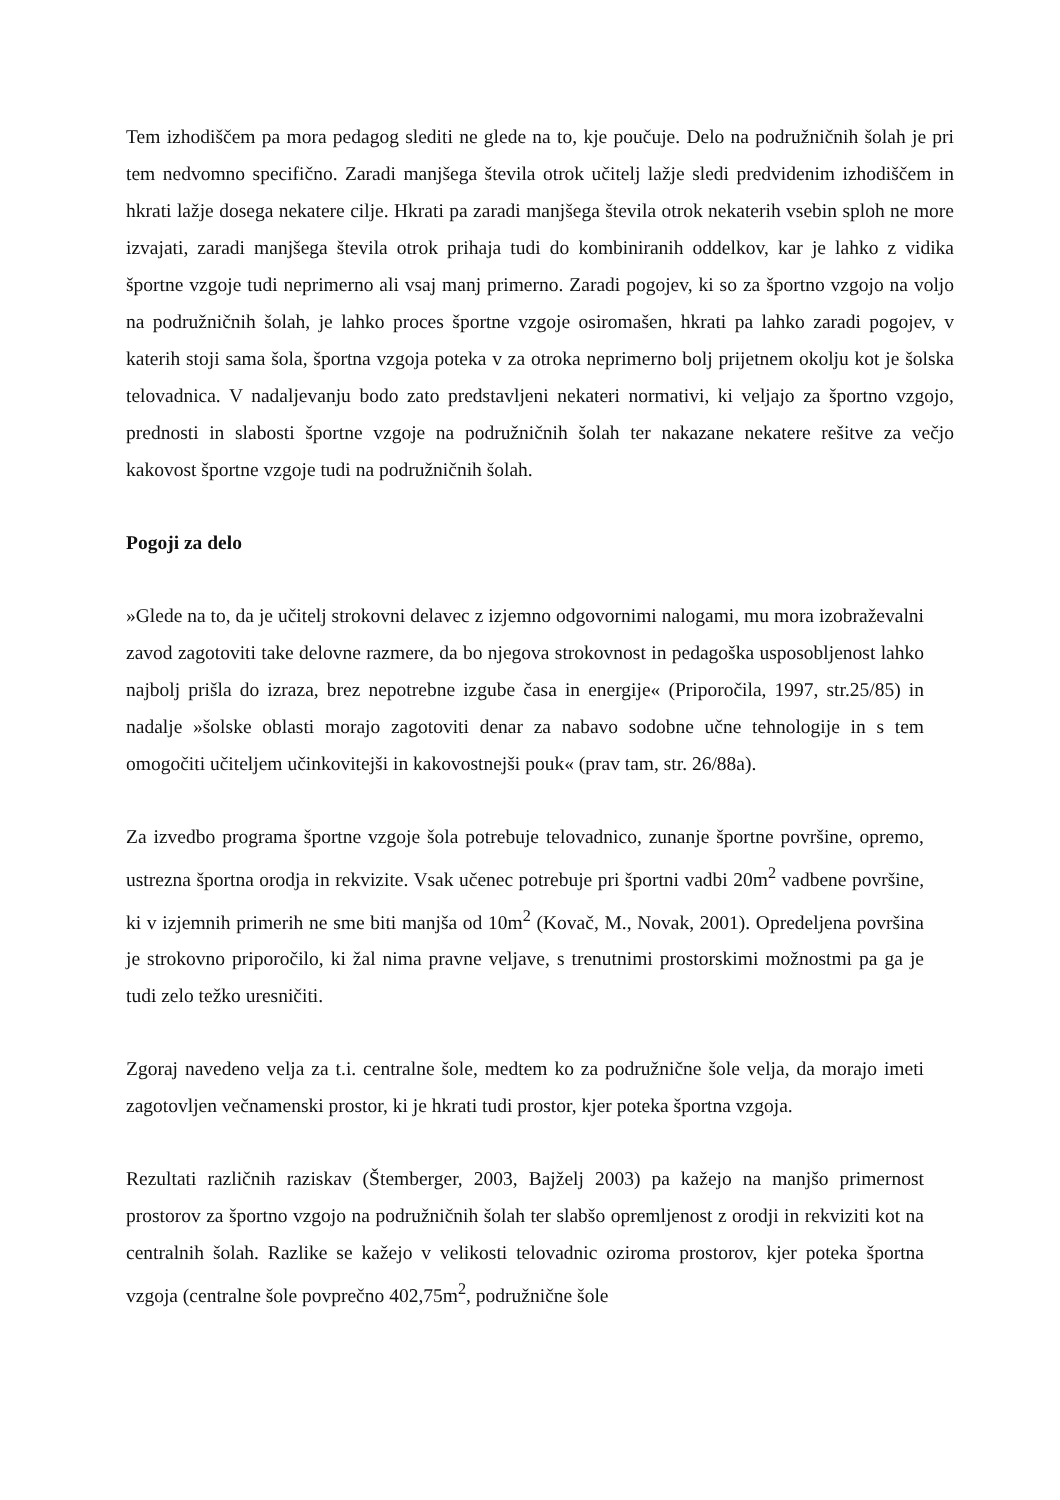Tem izhodiščem pa mora pedagog slediti ne glede na to, kje poučuje. Delo na podružničnih šolah je pri tem nedvomno specifično. Zaradi manjšega števila otrok učitelj lažje sledi predvidenim izhodiščem in hkrati lažje dosega nekatere cilje. Hkrati pa zaradi manjšega števila otrok nekaterih vsebin sploh ne more izvajati, zaradi manjšega števila otrok prihaja tudi do kombiniranih oddelkov, kar je lahko z vidika športne vzgoje tudi neprimerno ali vsaj manj primerno. Zaradi pogojev, ki so za športno vzgojo na voljo na podružničnih šolah, je lahko proces športne vzgoje osiromašen, hkrati pa lahko zaradi pogojev, v katerih stoji sama šola, športna vzgoja poteka v za otroka neprimerno bolj prijetnem okolju kot je šolska telovadnica. V nadaljevanju bodo zato predstavljeni nekateri normativi, ki veljajo za športno vzgojo, prednosti in slabosti športne vzgoje na podružničnih šolah ter nakazane nekatere rešitve za večjo kakovost športne vzgoje tudi na podružničnih šolah.
Pogoji za delo
»Glede na to, da je učitelj strokovni delavec z izjemno odgovornimi nalogami, mu mora izobraževalni zavod zagotoviti take delovne razmere, da bo njegova strokovnost in pedagoška usposobljenost lahko najbolj prišla do izraza, brez nepotrebne izgube časa in energije« (Priporočila, 1997, str.25/85) in nadalje »šolske oblasti morajo zagotoviti denar za nabavo sodobne učne tehnologije in s tem omogočiti učiteljem učinkovitejši in kakovostnejši pouk« (prav tam, str. 26/88a).
Za izvedbo programa športne vzgoje šola potrebuje telovadnico, zunanje športne površine, opremo, ustrezna športna orodja in rekvizite. Vsak učenec potrebuje pri športni vadbi 20m<sup>2</sup> vadbene površine, ki v izjemnih primerih ne sme biti manjša od 10m<sup>2</sup> (Kovač, M., Novak, 2001). Opredeljena površina je strokovno priporočilo, ki žal nima pravne veljave, s trenutnimi prostorskimi možnostmi pa ga je tudi zelo težko uresničiti.
Zgoraj navedeno velja za t.i. centralne šole, medtem ko za podružnične šole velja, da morajo imeti zagotovljen večnamenski prostor, ki je hkrati tudi prostor, kjer poteka športna vzgoja.
Rezultati različnih raziskav (Štemberger, 2003, Bajželj 2003) pa kažejo na manjšo primernost prostorov za športno vzgojo na podružničnih šolah ter slabšo opremljenost z orodji in rekviziti kot na centralnih šolah. Razlike se kažejo v velikosti telovadnic oziroma prostorov, kjer poteka športna vzgoja (centralne šole povprečno 402,75m<sup>2</sup>, podružnične šole